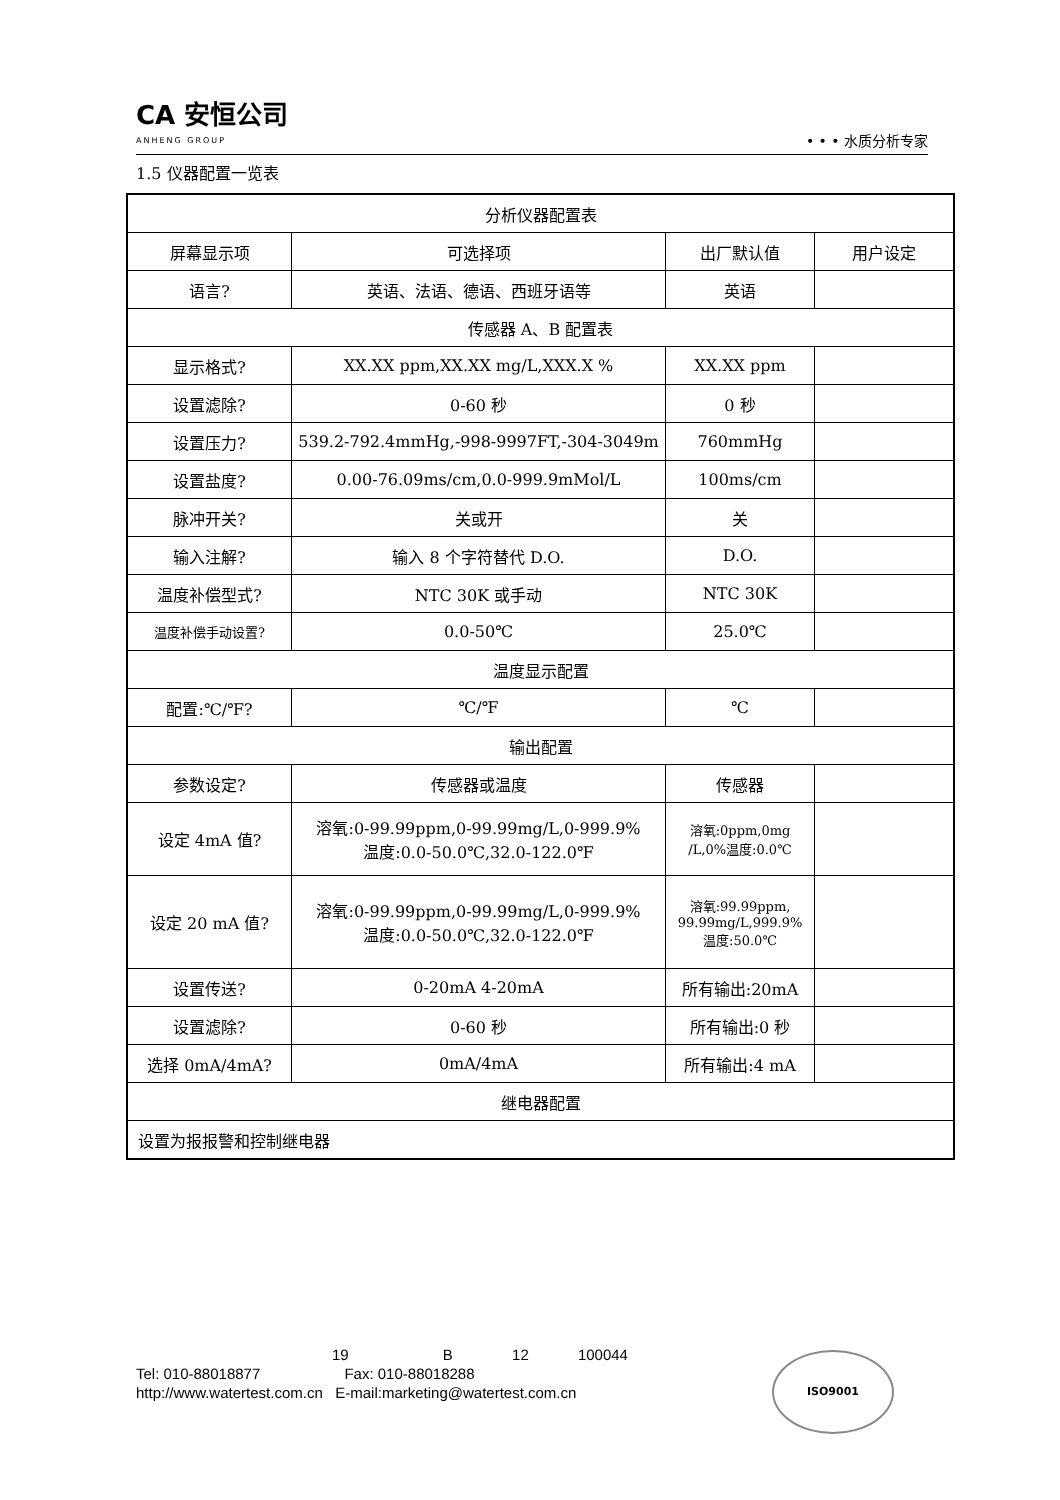CA 安恒公司
ANHENG GROUP
• • • 水质分析专家
1.5 仪器配置一览表
| 分析仪器配置表 | | | |
| 屏幕显示项 | 可选择项 | 出厂默认值 | 用户设定 |
| 语言? | 英语、法语、德语、西班牙语等 | 英语 | |
| 传感器 A、B 配置表 | | | |
| 显示格式? | XX.XX ppm,XX.XX mg/L,XXX.X % | XX.XX ppm | |
| 设置滤除? | 0-60 秒 | 0 秒 | |
| 设置压力? | 539.2-792.4mmHg,-998-9997FT,-304-3049m | 760mmHg | |
| 设置盐度? | 0.00-76.09ms/cm,0.0-999.9mMol/L | 100ms/cm | |
| 脉冲开关? | 关或开 | 关 | |
| 输入注解? | 输入 8 个字符替代 D.O. | D.O. | |
| 温度补偿型式? | NTC 30K 或手动 | NTC 30K | |
| 温度补偿手动设置? | 0.0-50℃ | 25.0℃ | |
| 温度显示配置 | | | |
| 配置:℃/℉? | ℃/℉ | ℃ | |
| 输出配置 | | | |
| 参数设定? | 传感器或温度 | 传感器 | |
| 设定 4mA 值? | 溶氧:0-99.99ppm,0-99.99mg/L,0-999.9% 温度:0.0-50.0℃,32.0-122.0℉ | 溶氧:0ppm,0mg /L,0%温度:0.0℃ | |
| 设定 20 mA 值? | 溶氧:0-99.99ppm,0-99.99mg/L,0-999.9% 温度:0.0-50.0℃,32.0-122.0℉ | 溶氧:99.99ppm, 99.99mg/L,999.9% 温度:50.0℃ | |
| 设置传送? | 0-20mA 4-20mA | 所有输出:20mA | |
| 设置滤除? | 0-60 秒 | 所有输出:0 秒 | |
| 选择 0mA/4mA? | 0mA/4mA | 所有输出:4 mA | |
| 继电器配置 | | | |
| 设置为报报警和控制继电器 | | | |
19 B 12 100044
Tel: 010-88018877 Fax: 010-88018288
http://www.watertest.com.cn E-mail:marketing@watertest.com.cn
ISO9001